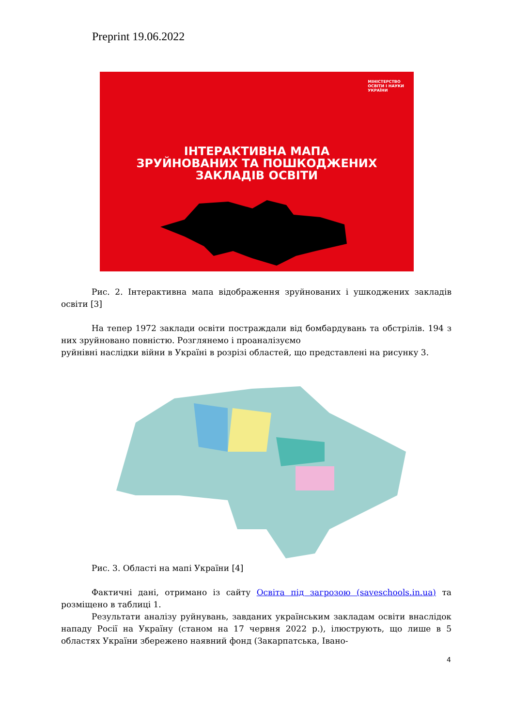Preprint 19.06.2022
МІНІСТЕРСТВО
ОСВІТИ І НАУКИ
УКРАЇНИ
ІНТЕРАКТИВНА МАПА
ЗРУЙНОВАНИХ ТА ПОШКОДЖЕНИХ
ЗАКЛАДІВ ОСВІТИ
Рис. 2. Інтерактивна мапа відображення зруйнованих і ушкоджених закладів освіти [3]
На тепер 1972 заклади освіти постраждали від бомбардувань та обстрілів. 194 з них зруйновано повністю. Розглянемо і проаналізуємо
руйнівні наслідки війни в Україні в розрізі областей, що представлені на рисунку 3.
Рис. 3. Області на мапі України [4]
Фактичні дані, отримано із сайту Освіта під загрозою (saveschools.in.ua) та розміщено в таблиці 1.
Результати аналізу руйнувань, завданих українським закладам освіти внаслідок нападу Росії на Україну (станом на 17 червня 2022 р.), ілюструють, що лише в 5 областях України збережено наявний фонд (Закарпатська, Івано-
4